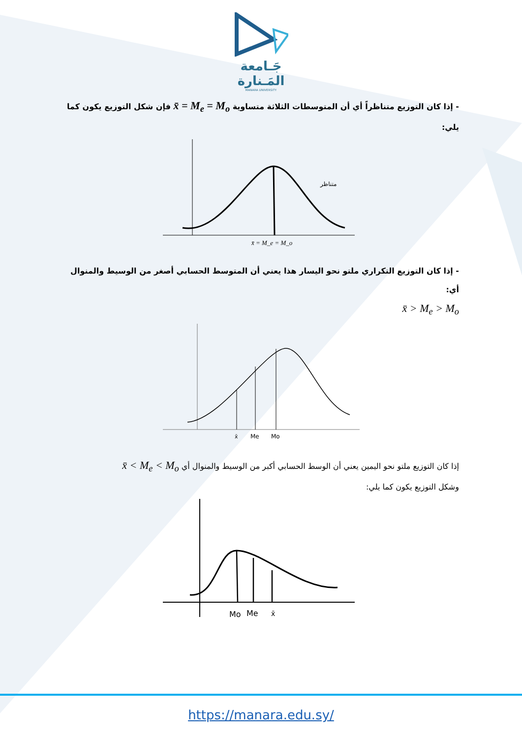جَـامعة
المَـنارة
MANARA UNIVERSITY
- إذا كان التوزيع متناظراً أي أن المتوسطات الثلاثة متساوية x̄ = M<sub>e</sub> = M<sub>o</sub> فإن شكل التوزيع يكون كما يلي:
متناظر
x̄ = M_e = M_o
- إذا كان التوزيع التكراري ملتو نحو اليسار هذا يعني أن المتوسط الحسابي أصغر من الوسيط والمنوال أي:
x̄ > M<sub>e</sub> > M<sub>o</sub>
x̄
Me
Mo
إذا كان التوزيع ملتو نحو اليمين يعني أن الوسط الحسابي أكبر من الوسيط والمنوال أي x̄ < M<sub>e</sub> < M<sub>o</sub>
وشكل التوزيع يكون كما يلي:
Mo
Me
x̄
https://manara.edu.sy/